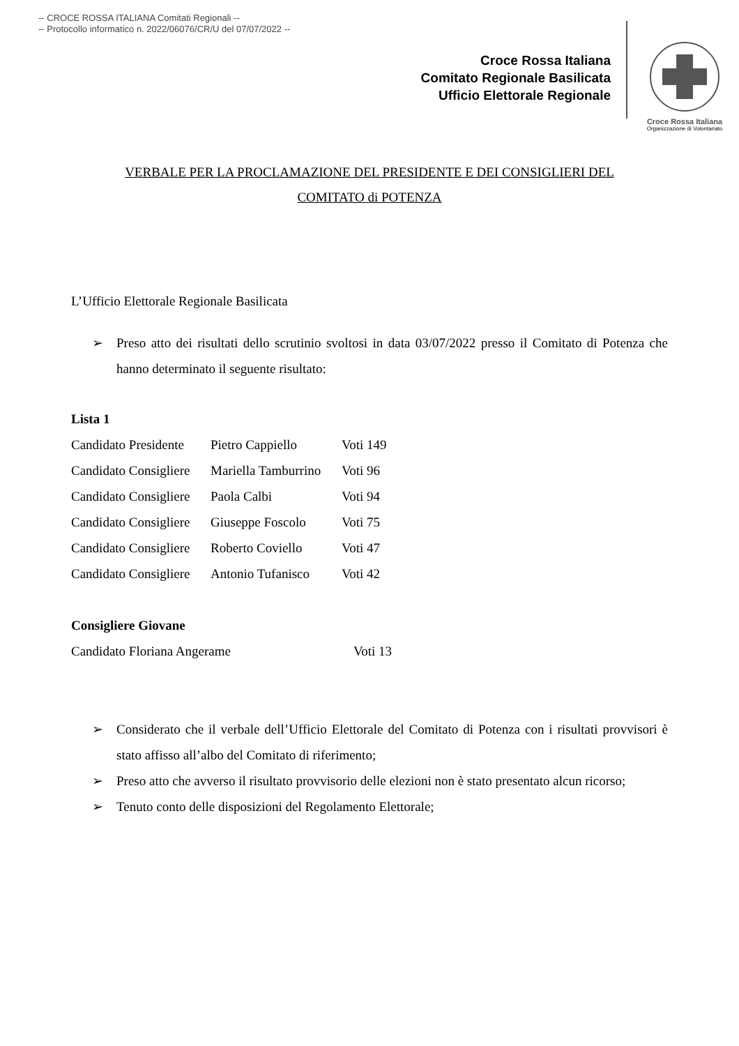-- CROCE ROSSA ITALIANA Comitati Regionali --
-- Protocollo informatico n. 2022/06076/CR/U del 07/07/2022 --
Croce Rossa Italiana
Comitato Regionale Basilicata
Ufficio Elettorale Regionale
Croce Rossa Italiana
Organizzazione di Volontariato
VERBALE PER LA PROCLAMAZIONE DEL PRESIDENTE E DEI CONSIGLIERI DEL
COMITATO di POTENZA
L’Ufficio Elettorale Regionale Basilicata
➢ Preso atto dei risultati dello scrutinio svoltosi in data 03/07/2022 presso il Comitato di Potenza che hanno determinato il seguente risultato:
Lista 1
Candidato Presidente Pietro Cappiello Voti 149
Candidato Consigliere Mariella Tamburrino Voti 96
Candidato Consigliere Paola Calbi Voti 94
Candidato Consigliere Giuseppe Foscolo Voti 75
Candidato Consigliere Roberto Coviello Voti 47
Candidato Consigliere Antonio Tufanisco Voti 42
Consigliere Giovane
Candidato Floriana Angerame Voti 13
➢ Considerato che il verbale dell’Ufficio Elettorale del Comitato di Potenza con i risultati provvisori è stato affisso all’albo del Comitato di riferimento;
➢ Preso atto che avverso il risultato provvisorio delle elezioni non è stato presentato alcun ricorso;
➢ Tenuto conto delle disposizioni del Regolamento Elettorale;